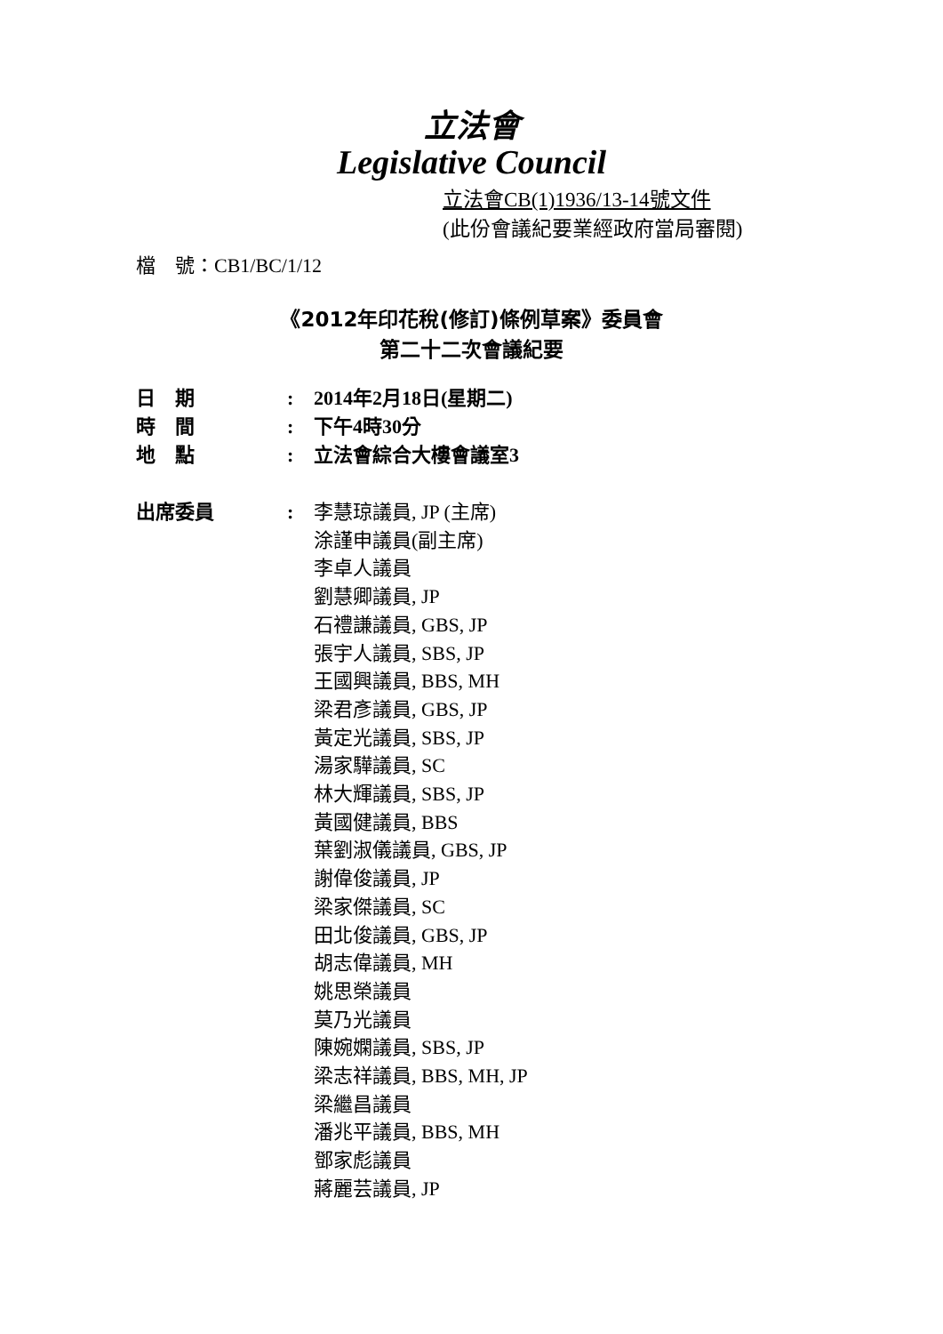立法會
Legislative Council
立法會CB(1)1936/13-14號文件
(此份會議紀要業經政府當局審閱)
檔　號：CB1/BC/1/12
《2012年印花稅(修訂)條例草案》委員會
第二十二次會議紀要
日　期 : 2014年2月18日(星期二)
時　間 : 下午4時30分
地　點 : 立法會綜合大樓會議室3
出席委員 : 李慧琼議員, JP (主席)
涂謹申議員(副主席)
李卓人議員
劉慧卿議員, JP
石禮謙議員, GBS, JP
張宇人議員, SBS, JP
王國興議員, BBS, MH
梁君彥議員, GBS, JP
黃定光議員, SBS, JP
湯家驊議員, SC
林大輝議員, SBS, JP
黃國健議員, BBS
葉劉淑儀議員, GBS, JP
謝偉俊議員, JP
梁家傑議員, SC
田北俊議員, GBS, JP
胡志偉議員, MH
姚思榮議員
莫乃光議員
陳婉嫻議員, SBS, JP
梁志祥議員, BBS, MH, JP
梁繼昌議員
潘兆平議員, BBS, MH
鄧家彪議員
蔣麗芸議員, JP